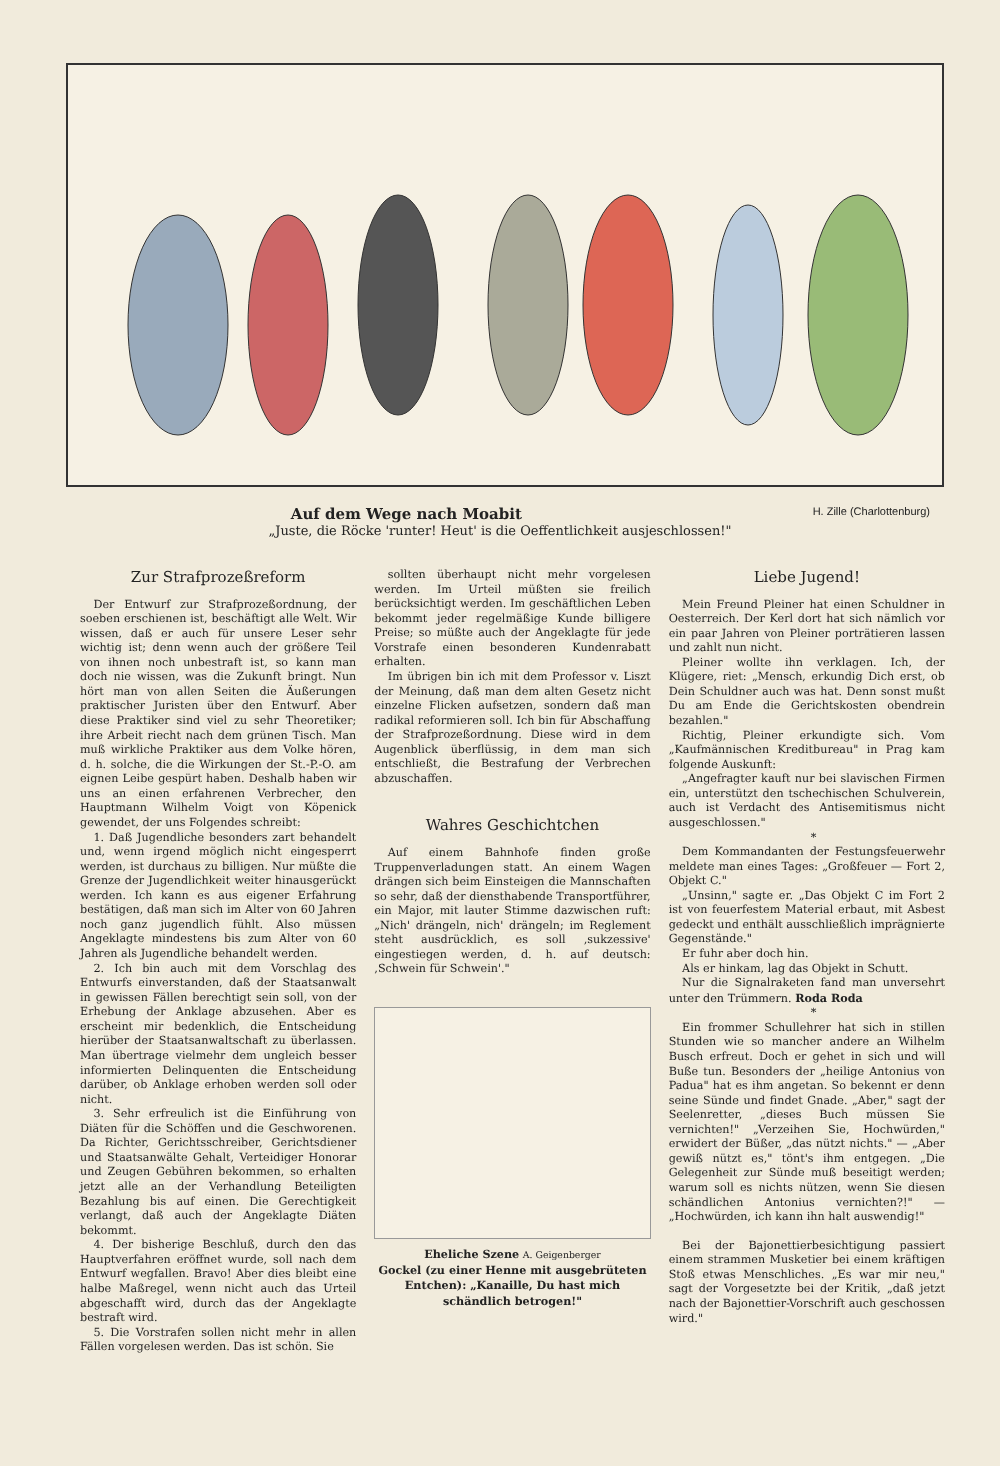Auf dem Wege nach Moabit H. Zille (Charlottenburg)
„Juste, die Röcke 'runter! Heut' is die Oeffentlichkeit ausjeschlossen!"
Zur Strafprozeßreform
Der Entwurf zur Strafprozeßordnung, der soeben erschienen ist, beschäftigt alle Welt. Wir wissen, daß er auch für unsere Leser sehr wichtig ist; denn wenn auch der größere Teil von ihnen noch unbestraft ist, so kann man doch nie wissen, was die Zukunft bringt. Nun hört man von allen Seiten die Äußerungen praktischer Juristen über den Entwurf. Aber diese Praktiker sind viel zu sehr Theoretiker; ihre Arbeit riecht nach dem grünen Tisch. Man muß wirkliche Praktiker aus dem Volke hören, d. h. solche, die die Wirkungen der St.-P.-O. am eignen Leibe gespürt haben. Deshalb haben wir uns an einen erfahrenen Verbrecher, den Hauptmann Wilhelm Voigt von Köpenick gewendet, der uns Folgendes schreibt:
1. Daß Jugendliche besonders zart behandelt und, wenn irgend möglich nicht eingesperrt werden, ist durchaus zu billigen. Nur müßte die Grenze der Jugendlichkeit weiter hinausgerückt werden. Ich kann es aus eigener Erfahrung bestätigen, daß man sich im Alter von 60 Jahren noch ganz jugendlich fühlt. Also müssen Angeklagte mindestens bis zum Alter von 60 Jahren als Jugendliche behandelt werden.
2. Ich bin auch mit dem Vorschlag des Entwurfs einverstanden, daß der Staatsanwalt in gewissen Fällen berechtigt sein soll, von der Erhebung der Anklage abzusehen. Aber es erscheint mir bedenklich, die Entscheidung hierüber der Staatsanwaltschaft zu überlassen. Man übertrage vielmehr dem ungleich besser informierten Delinquenten die Entscheidung darüber, ob Anklage erhoben werden soll oder nicht.
3. Sehr erfreulich ist die Einführung von Diäten für die Schöffen und die Geschworenen. Da Richter, Gerichtsschreiber, Gerichtsdiener und Staatsanwälte Gehalt, Verteidiger Honorar und Zeugen Gebühren bekommen, so erhalten jetzt alle an der Verhandlung Beteiligten Bezahlung bis auf einen. Die Gerechtigkeit verlangt, daß auch der Angeklagte Diäten bekommt.
4. Der bisherige Beschluß, durch den das Hauptverfahren eröffnet wurde, soll nach dem Entwurf wegfallen. Bravo! Aber dies bleibt eine halbe Maßregel, wenn nicht auch das Urteil abgeschafft wird, durch das der Angeklagte bestraft wird.
5. Die Vorstrafen sollen nicht mehr in allen Fällen vorgelesen werden. Das ist schön. Sie
sollten überhaupt nicht mehr vorgelesen werden. Im Urteil müßten sie freilich berücksichtigt werden. Im geschäftlichen Leben bekommt jeder regelmäßige Kunde billigere Preise; so müßte auch der Angeklagte für jede Vorstrafe einen besonderen Kundenrabatt erhalten.
Im übrigen bin ich mit dem Professor v. Liszt der Meinung, daß man dem alten Gesetz nicht einzelne Flicken aufsetzen, sondern daß man radikal reformieren soll. Ich bin für Abschaffung der Strafprozeßordnung. Diese wird in dem Augenblick überflüssig, in dem man sich entschließt, die Bestrafung der Verbrechen abzuschaffen.
Wahres Geschichtchen
Auf einem Bahnhofe finden große Truppenverladungen statt. An einem Wagen drängen sich beim Einsteigen die Mannschaften so sehr, daß der diensthabende Transportführer, ein Major, mit lauter Stimme dazwischen ruft: „Nich' drängeln, nich' drängeln; im Reglement steht ausdrücklich, es soll ‚sukzessive' eingestiegen werden, d. h. auf deutsch: ‚Schwein für Schwein'."
Eheliche Szene A. Geigenberger
Gockel (zu einer Henne mit ausgebrüteten Entchen): „Kanaille, Du hast mich schändlich betrogen!"
Liebe Jugend!
Mein Freund Pleiner hat einen Schuldner in Oesterreich. Der Kerl dort hat sich nämlich vor ein paar Jahren von Pleiner porträtieren lassen und zahlt nun nicht.
Pleiner wollte ihn verklagen. Ich, der Klügere, riet: „Mensch, erkundig Dich erst, ob Dein Schuldner auch was hat. Denn sonst mußt Du am Ende die Gerichtskosten obendrein bezahlen."
Richtig, Pleiner erkundigte sich. Vom „Kaufmännischen Kreditbureau" in Prag kam folgende Auskunft:
„Angefragter kauft nur bei slavischen Firmen ein, unterstützt den tschechischen Schulverein, auch ist Verdacht des Antisemitismus nicht ausgeschlossen."
*
Dem Kommandanten der Festungsfeuerwehr meldete man eines Tages: „Großfeuer — Fort 2, Objekt C."
„Unsinn," sagte er. „Das Objekt C im Fort 2 ist von feuerfestem Material erbaut, mit Asbest gedeckt und enthält ausschließlich imprägnierte Gegenstände."
Er fuhr aber doch hin.
Als er hinkam, lag das Objekt in Schutt.
Nur die Signalraketen fand man unversehrt unter den Trümmern. Roda Roda
*
Ein frommer Schullehrer hat sich in stillen Stunden wie so mancher andere an Wilhelm Busch erfreut. Doch er gehet in sich und will Buße tun. Besonders der „heilige Antonius von Padua" hat es ihm angetan. So bekennt er denn seine Sünde und findet Gnade. „Aber," sagt der Seelenretter, „dieses Buch müssen Sie vernichten!" „Verzeihen Sie, Hochwürden," erwidert der Büßer, „das nützt nichts." — „Aber gewiß nützt es," tönt's ihm entgegen. „Die Gelegenheit zur Sünde muß beseitigt werden; warum soll es nichts nützen, wenn Sie diesen schändlichen Antonius vernichten?!" — „Hochwürden, ich kann ihn halt auswendig!"
Bei der Bajonettierbesichtigung passiert einem strammen Musketier bei einem kräftigen Stoß etwas Menschliches. „Es war mir neu," sagt der Vorgesetzte bei der Kritik, „daß jetzt nach der Bajonettier-Vorschrift auch geschossen wird."